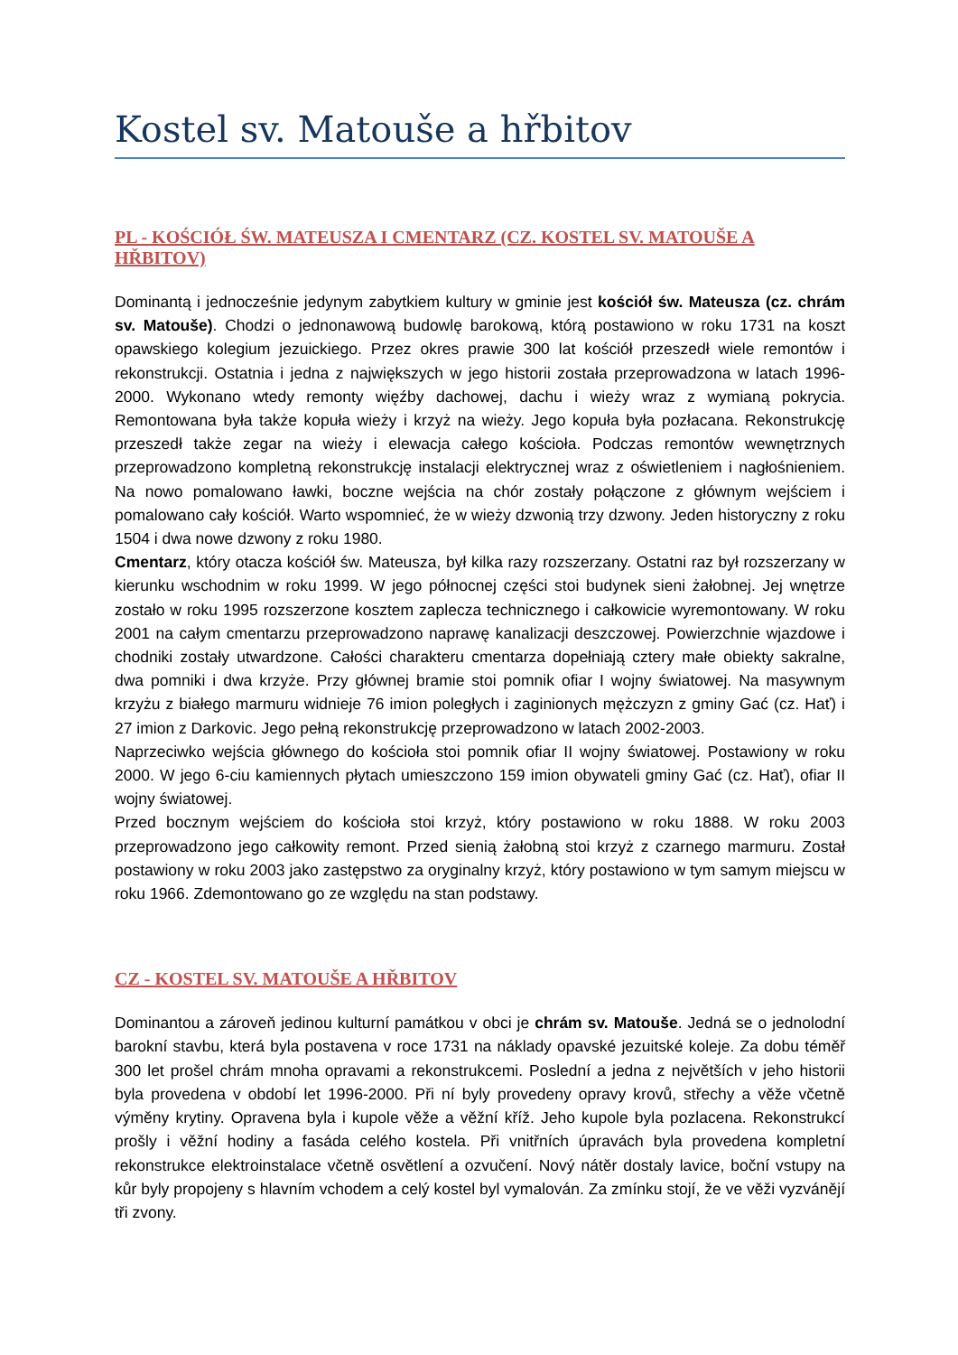Kostel sv. Matouše a hřbitov
PL - KOŚCIÓŁ ŚW. MATEUSZA I CMENTARZ (CZ. KOSTEL SV. MATOUŠE A HŘBITOV)
Dominantą i jednocześnie jedynym zabytkiem kultury w gminie jest kościół św. Mateusza (cz. chrám sv. Matouše). Chodzi o jednonawową budowlę barokową, którą postawiono w roku 1731 na koszt opawskiego kolegium jezuickiego. Przez okres prawie 300 lat kościół przeszedł wiele remontów i rekonstrukcji. Ostatnia i jedna z największych w jego historii została przeprowadzona w latach 1996-2000. Wykonano wtedy remonty więźby dachowej, dachu i wieży wraz z wymianą pokrycia. Remontowana była także kopuła wieży i krzyż na wieży. Jego kopuła była pozłacana. Rekonstrukcję przeszedł także zegar na wieży i elewacja całego kościoła. Podczas remontów wewnętrznych przeprowadzono kompletną rekonstrukcję instalacji elektrycznej wraz z oświetleniem i nagłośnieniem. Na nowo pomalowano ławki, boczne wejścia na chór zostały połączone z głównym wejściem i pomalowano cały kościół. Warto wspomnieć, że w wieży dzwonią trzy dzwony. Jeden historyczny z roku 1504 i dwa nowe dzwony z roku 1980.
Cmentarz, który otacza kościół św. Mateusza, był kilka razy rozszerzany. Ostatni raz był rozszerzany w kierunku wschodnim w roku 1999. W jego północnej części stoi budynek sieni żałobnej. Jej wnętrze zostało w roku 1995 rozszerzone kosztem zaplecza technicznego i całkowicie wyremontowany. W roku 2001 na całym cmentarzu przeprowadzono naprawę kanalizacji deszczowej. Powierzchnie wjazdowe i chodniki zostały utwardzone. Całości charakteru cmentarza dopełniają cztery małe obiekty sakralne, dwa pomniki i dwa krzyże. Przy głównej bramie stoi pomnik ofiar I wojny światowej. Na masywnym krzyżu z białego marmuru widnieje 76 imion poległych i zaginionych mężczyzn z gminy Gać (cz. Hať) i 27 imion z Darkovic. Jego pełną rekonstrukcję przeprowadzono w latach 2002-2003.
Naprzeciwko wejścia głównego do kościoła stoi pomnik ofiar II wojny światowej. Postawiony w roku 2000. W jego 6-ciu kamiennych płytach umieszczono 159 imion obywateli gminy Gać (cz. Hať), ofiar II wojny światowej.
Przed bocznym wejściem do kościoła stoi krzyż, który postawiono w roku 1888. W roku 2003 przeprowadzono jego całkowity remont. Przed sienią żałobną stoi krzyż z czarnego marmuru. Został postawiony w roku 2003 jako zastępstwo za oryginalny krzyż, który postawiono w tym samym miejscu w roku 1966. Zdemontowano go ze względu na stan podstawy.
CZ - KOSTEL SV. MATOUŠE A HŘBITOV
Dominantou a zároveň jedinou kulturní památkou v obci je chrám sv. Matouše. Jedná se o jednolodní barokní stavbu, která byla postavena v roce 1731 na náklady opavské jezuitské koleje. Za dobu téměř 300 let prošel chrám mnoha opravami a rekonstrukcemi. Poslední a jedna z největších v jeho historii byla provedena v období let 1996-2000. Při ní byly provedeny opravy krovů, střechy a věže včetně výměny krytiny. Opravena byla i kupole věže a věžní kříž. Jeho kupole byla pozlacena. Rekonstrukcí prošly i věžní hodiny a fasáda celého kostela. Při vnitřních úpravách byla provedena kompletní rekonstrukce elektroinstalace včetně osvětlení a ozvučení. Nový nátěr dostaly lavice, boční vstupy na kůr byly propojeny s hlavním vchodem a celý kostel byl vymalován. Za zmínku stojí, že ve věži vyzvánějí tři zvony.